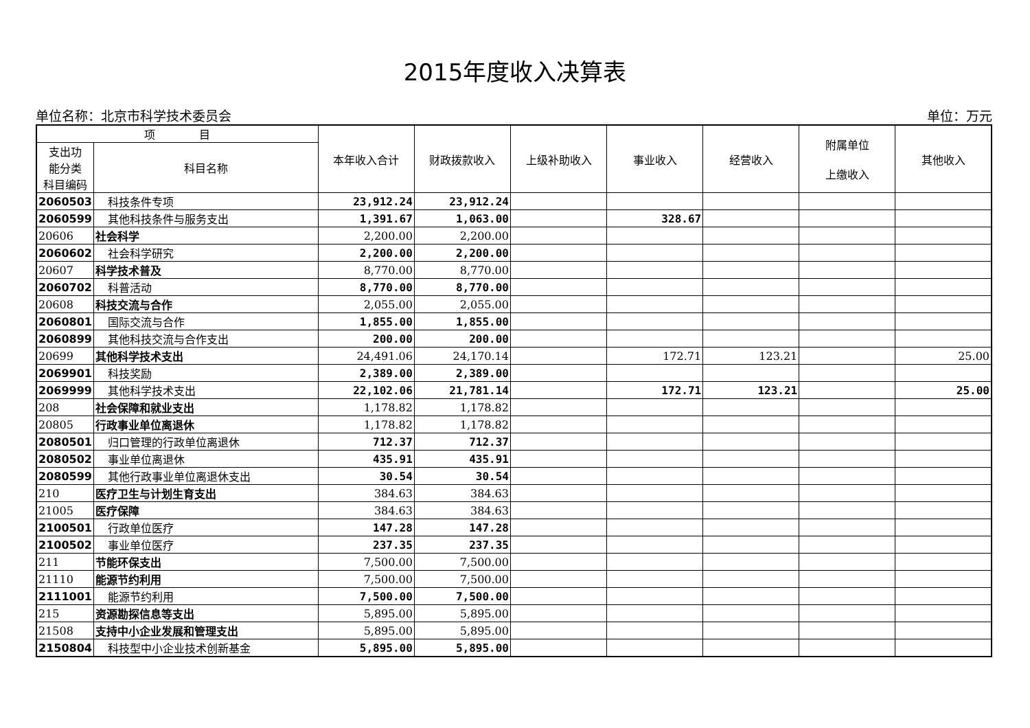2015年度收入决算表
单位名称：北京市科学技术委员会 单位：万元
| 项 目 | | 本年收入合计 | 财政拨款收入 | 上级补助收入 | 事业收入 | 经营收入 | 附属单位 上缴收入 | 其他收入 |
| --- | --- | --- | --- | --- | --- | --- | --- | --- |
| 支出功 能分类 科目编码 | 科目名称 | | | | | | | |
| 2060503 | 科技条件专项 | 23,912.24 | 23,912.24 | | | | | |
| 2060599 | 其他科技条件与服务支出 | 1,391.67 | 1,063.00 | | 328.67 | | | |
| 20606 | 社会科学 | 2,200.00 | 2,200.00 | | | | | |
| 2060602 | 社会科学研究 | 2,200.00 | 2,200.00 | | | | | |
| 20607 | 科学技术普及 | 8,770.00 | 8,770.00 | | | | | |
| 2060702 | 科普活动 | 8,770.00 | 8,770.00 | | | | | |
| 20608 | 科技交流与合作 | 2,055.00 | 2,055.00 | | | | | |
| 2060801 | 国际交流与合作 | 1,855.00 | 1,855.00 | | | | | |
| 2060899 | 其他科技交流与合作支出 | 200.00 | 200.00 | | | | | |
| 20699 | 其他科学技术支出 | 24,491.06 | 24,170.14 | | 172.71 | 123.21 | | 25.00 |
| 2069901 | 科技奖励 | 2,389.00 | 2,389.00 | | | | | |
| 2069999 | 其他科学技术支出 | 22,102.06 | 21,781.14 | | 172.71 | 123.21 | | 25.00 |
| 208 | 社会保障和就业支出 | 1,178.82 | 1,178.82 | | | | | |
| 20805 | 行政事业单位离退休 | 1,178.82 | 1,178.82 | | | | | |
| 2080501 | 归口管理的行政单位离退休 | 712.37 | 712.37 | | | | | |
| 2080502 | 事业单位离退休 | 435.91 | 435.91 | | | | | |
| 2080599 | 其他行政事业单位离退休支出 | 30.54 | 30.54 | | | | | |
| 210 | 医疗卫生与计划生育支出 | 384.63 | 384.63 | | | | | |
| 21005 | 医疗保障 | 384.63 | 384.63 | | | | | |
| 2100501 | 行政单位医疗 | 147.28 | 147.28 | | | | | |
| 2100502 | 事业单位医疗 | 237.35 | 237.35 | | | | | |
| 211 | 节能环保支出 | 7,500.00 | 7,500.00 | | | | | |
| 21110 | 能源节约利用 | 7,500.00 | 7,500.00 | | | | | |
| 2111001 | 能源节约利用 | 7,500.00 | 7,500.00 | | | | | |
| 215 | 资源勘探信息等支出 | 5,895.00 | 5,895.00 | | | | | |
| 21508 | 支持中小企业发展和管理支出 | 5,895.00 | 5,895.00 | | | | | |
| 2150804 | 科技型中小企业技术创新基金 | 5,895.00 | 5,895.00 | | | | | |